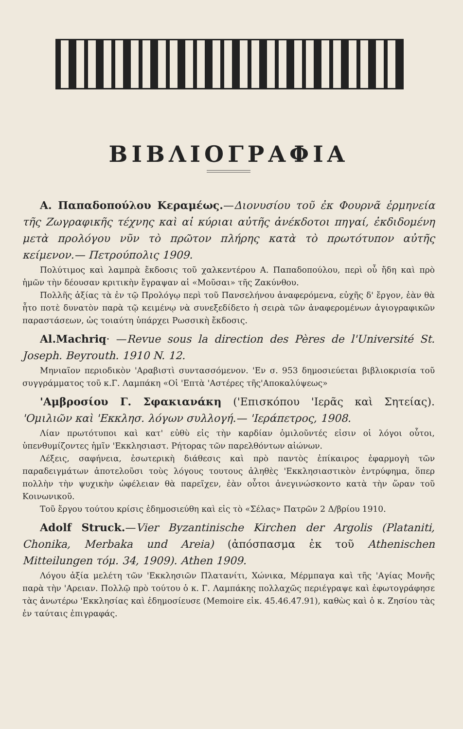ΒΙΒΛΙΟΓΡΑΦΙΑ
Α. Παπαδοπούλου Κεραμέως.—Διονυσίου τοῦ ἐκ Φουρνᾶ ἑρμηνεία τῆς Ζωγραφικῆς τέχνης καὶ αἱ κύριαι αὐτῆς ἀνέκδοτοι πηγαί, ἐκδιδομένη μετὰ προλόγου νῦν τὸ πρῶτον πλήρης κατὰ τὸ πρωτότυπον αὐτῆς κείμενον.— Πετρούπολις 1909.
Πολύτιμος καὶ λαμπρὰ ἔκδοσις τοῦ χαλκεντέρου Α. Παπαδοπούλου, περὶ οὗ ἤδη καὶ πρὸ ἡμῶν τὴν δέουσαν κριτικὴν ἔγραψαν αἱ «Μοῦσαι» τῆς Ζακύνθου.
Πολλῆς ἀξίας τὰ ἐν τῷ Προλόγῳ περὶ τοῦ Πανσελήνου ἀναφερόμενα, εὐχῆς δ' ἔργον, ἐὰν θὰ ἦτο ποτὲ δυνατὸν παρὰ τῷ κειμένῳ νὰ συνεξεδίδετο ἡ σειρὰ τῶν ἀναφερομένων ἁγιογραφικῶν παραστάσεων, ὡς τοιαύτη ὑπάρχει Ρωσσικὴ ἔκδοσις.
Al.Machriq· —Revue sous la direction des Pères de l'Université St. Joseph. Beyrouth. 1910 N. 12.
Μηνιαῖον περιοδικὸν 'Αραβιστὶ συντασσόμενον. 'Εν σ. 953 δημοσιεύεται βιβλιοκρισία τοῦ συγγράμματος τοῦ κ.Γ. Λαμπάκη «Οἱ 'Επτὰ 'Αστέρες τῆς'Αποκαλύψεως»
'Αμβροσίου Γ. Σφακιανάκη ('Επισκόπου 'Ιερᾶς καὶ Σητείας). 'Ομιλιῶν καὶ 'Εκκλησ. λόγων συλλογή.— 'Ιεράπετρος, 1908.
Λίαν πρωτότυποι καὶ κατ' εὐθὺ εἰς τὴν καρδίαν ὁμιλοῦντές εἰσιν οἱ λόγοι οὗτοι, ὑπενθυμίζοντες ἡμῖν 'Εκκλησιαστ. Ρήτορας τῶν παρελθόντων αἰώνων.
Λέξεις, σαφήνεια, ἐσωτερικὴ διάθεσις καὶ πρὸ παντὸς ἐπίκαιρος ἐφαρμογὴ τῶν παραδειγμάτων ἀποτελοῦσι τοὺς λόγους τουτους ἀληθὲς 'Εκκλησιαστικὸν ἐντρύφημα, ὅπερ πολλὴν τὴν ψυχικὴν ὠφέλειαν θὰ παρεῖχεν, ἐὰν οὗτοι ἀνεγινώσκοντο κατὰ τὴν ὥραν τοῦ Κοινωνικοῦ.
Τοῦ ἔργου τούτου κρίσις ἐδημοσιεύθη καὶ εἰς τὸ «Σέλας» Πατρῶν 2 Δ/βρίου 1910.
Adolf Struck.—Vier Byzantinische Kirchen der Argolis (Plataniti, Chonika, Merbaka und Areia) (ἀπόσπασμα ἐκ τοῦ Athenischen Mitteilungen τόμ. 34, 1909). Athen 1909.
Λόγου ἀξία μελέτη τῶν 'Εκκλησιῶν Πλατανίτι, Χώνικα, Μέρμπαγα καὶ τῆς 'Αγίας Μονῆς παρὰ τὴν 'Αρειαν. Πολλῷ πρὸ τούτου ὁ κ. Γ. Λαμπάκης πολλαχῶς περιέγραψε καὶ ἐφωτογράφησε τὰς ἀνωτέρω 'Εκκλησίας καὶ ἐδημοσίευσε (Memoire εἰκ. 45.46.47.91), καθὼς καὶ ὁ κ. Ζησίου τὰς ἐν ταύταις ἐπιγραφάς.